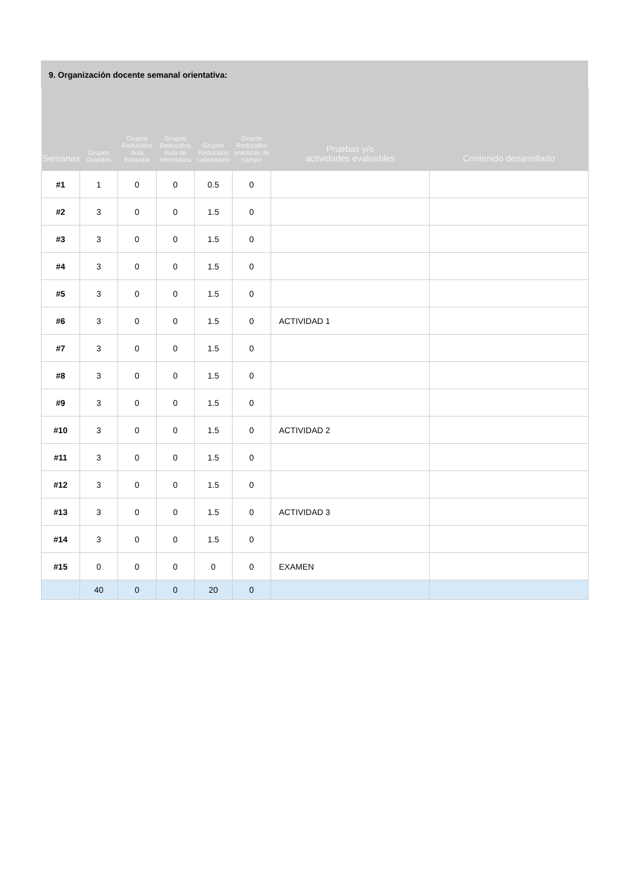9. Organización docente semanal orientativa:
| Semanas | Grupos Grandes | Grupos Reducidos Aula Estandar | Grupos Reducidos Aula de Informática | Grupos Reducidos Laboratorio | Grupos Reducidos prácticas de campo | Pruebas y/o actividades evaluables | Contenido desarrollado |
| --- | --- | --- | --- | --- | --- | --- | --- |
| #1 | 1 | 0 | 0 | 0.5 | 0 | | |
| #2 | 3 | 0 | 0 | 1.5 | 0 | | |
| #3 | 3 | 0 | 0 | 1.5 | 0 | | |
| #4 | 3 | 0 | 0 | 1.5 | 0 | | |
| #5 | 3 | 0 | 0 | 1.5 | 0 | | |
| #6 | 3 | 0 | 0 | 1.5 | 0 | ACTIVIDAD 1 | |
| #7 | 3 | 0 | 0 | 1.5 | 0 | | |
| #8 | 3 | 0 | 0 | 1.5 | 0 | | |
| #9 | 3 | 0 | 0 | 1.5 | 0 | | |
| #10 | 3 | 0 | 0 | 1.5 | 0 | ACTIVIDAD 2 | |
| #11 | 3 | 0 | 0 | 1.5 | 0 | | |
| #12 | 3 | 0 | 0 | 1.5 | 0 | | |
| #13 | 3 | 0 | 0 | 1.5 | 0 | ACTIVIDAD 3 | |
| #14 | 3 | 0 | 0 | 1.5 | 0 | | |
| #15 | 0 | 0 | 0 | 0 | 0 | EXAMEN | |
| | 40 | 0 | 0 | 20 | 0 | | |